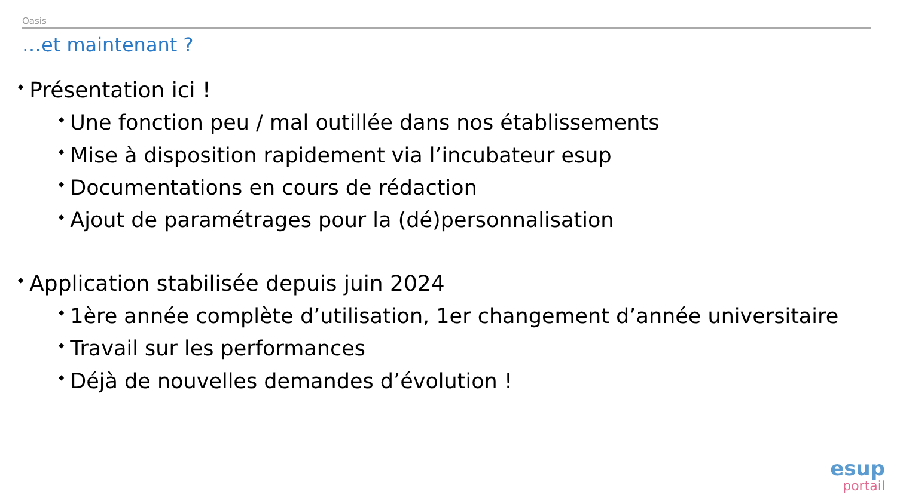Oasis
…et maintenant ?
◆ Présentation ici !
◆ Une fonction peu / mal outillée dans nos établissements
◆ Mise à disposition rapidement via l’incubateur esup
◆ Documentations en cours de rédaction
◆ Ajout de paramétrages pour la (dé)personnalisation
◆ Application stabilisée depuis juin 2024
◆ 1ère année complète d’utilisation, 1er changement d’année universitaire
◆ Travail sur les performances
◆ Déjà de nouvelles demandes d’évolution !
esup
portail